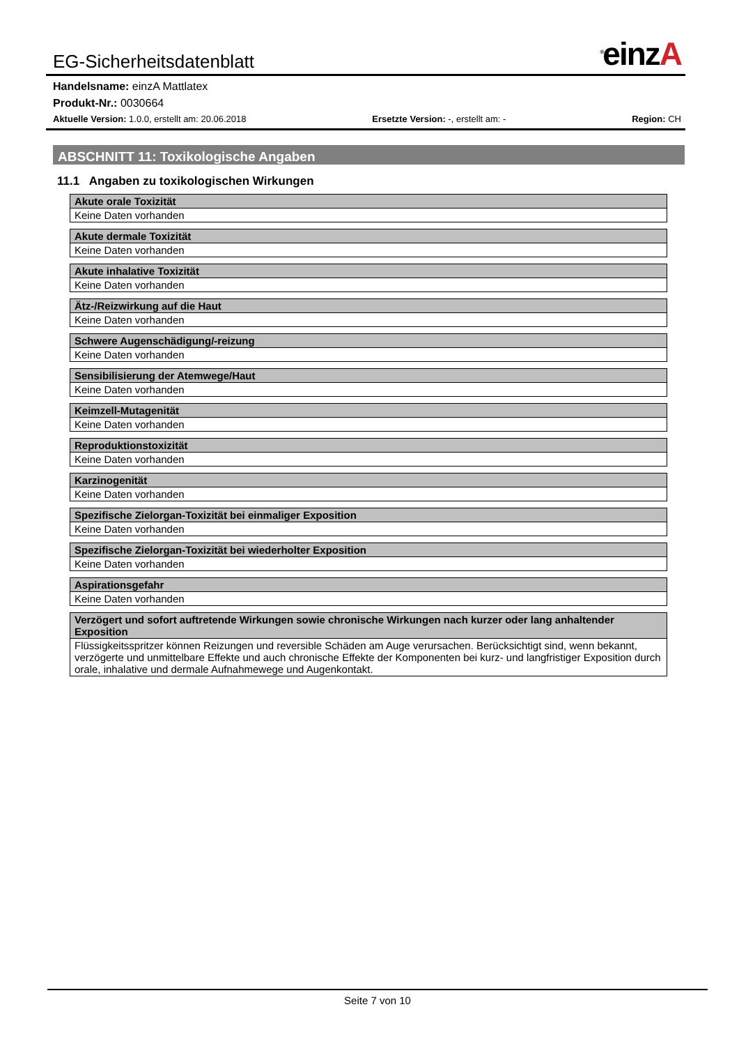EG-Sicherheitsdatenblatt<sup>®</sup>einzA
Handelsname: einzA Mattlatex
Produkt-Nr.: 0030664
Aktuelle Version: 1.0.0, erstellt am: 20.06.2018 Ersetzte Version: -, erstellt am: - Region: CH
ABSCHNITT 11: Toxikologische Angaben
11.1 Angaben zu toxikologischen Wirkungen
| Akute orale Toxizität |
| --- |
| Keine Daten vorhanden |
| Akute dermale Toxizität |
| --- |
| Keine Daten vorhanden |
| Akute inhalative Toxizität |
| --- |
| Keine Daten vorhanden |
| Ätz-/Reizwirkung auf die Haut |
| --- |
| Keine Daten vorhanden |
| Schwere Augenschädigung/-reizung |
| --- |
| Keine Daten vorhanden |
| Sensibilisierung der Atemwege/Haut |
| --- |
| Keine Daten vorhanden |
| Keimzell-Mutagenität |
| --- |
| Keine Daten vorhanden |
| Reproduktionstoxizität |
| --- |
| Keine Daten vorhanden |
| Karzinogenität |
| --- |
| Keine Daten vorhanden |
| Spezifische Zielorgan-Toxizität bei einmaliger Exposition |
| --- |
| Keine Daten vorhanden |
| Spezifische Zielorgan-Toxizität bei wiederholter Exposition |
| --- |
| Keine Daten vorhanden |
| Aspirationsgefahr |
| --- |
| Keine Daten vorhanden |
| Verzögert und sofort auftretende Wirkungen sowie chronische Wirkungen nach kurzer oder lang anhaltender Exposition |
| --- |
| Flüssigkeitsspritzer können Reizungen und reversible Schäden am Auge verursachen. Berücksichtigt sind, wenn bekannt, verzögerte und unmittelbare Effekte und auch chronische Effekte der Komponenten bei kurz- und langfristiger Exposition durch orale, inhalative und dermale Aufnahmewege und Augenkontakt. |
Seite 7 von 10